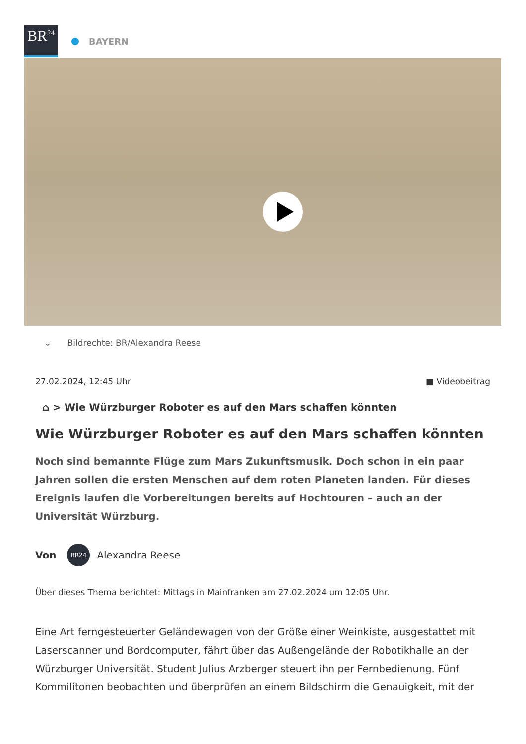BR<sup>24</sup>
BAYERN
⌄ Bildrechte: BR/Alexandra Reese
27.02.2024, 12:45 Uhr ■ Videobeitrag
⌂ > Wie Würzburger Roboter es auf den Mars schaffen könnten
Wie Würzburger Roboter es auf den Mars schaffen könnten
Noch sind bemannte Flüge zum Mars Zukunftsmusik. Doch schon in ein paar Jahren sollen die ersten Menschen auf dem roten Planeten landen. Für dieses Ereignis laufen die Vorbereitungen bereits auf Hochtouren – auch an der Universität Würzburg.
Von
BR24
Alexandra Reese
Über dieses Thema berichtet: Mittags in Mainfranken am 27.02.2024 um 12:05 Uhr.
Eine Art ferngesteuerter Geländewagen von der Größe einer Weinkiste, ausgestattet mit Laserscanner und Bordcomputer, fährt über das Außengelände der Robotikhalle an der Würzburger Universität. Student Julius Arzberger steuert ihn per Fernbedienung. Fünf Kommilitonen beobachten und überprüfen an einem Bildschirm die Genauigkeit, mit der